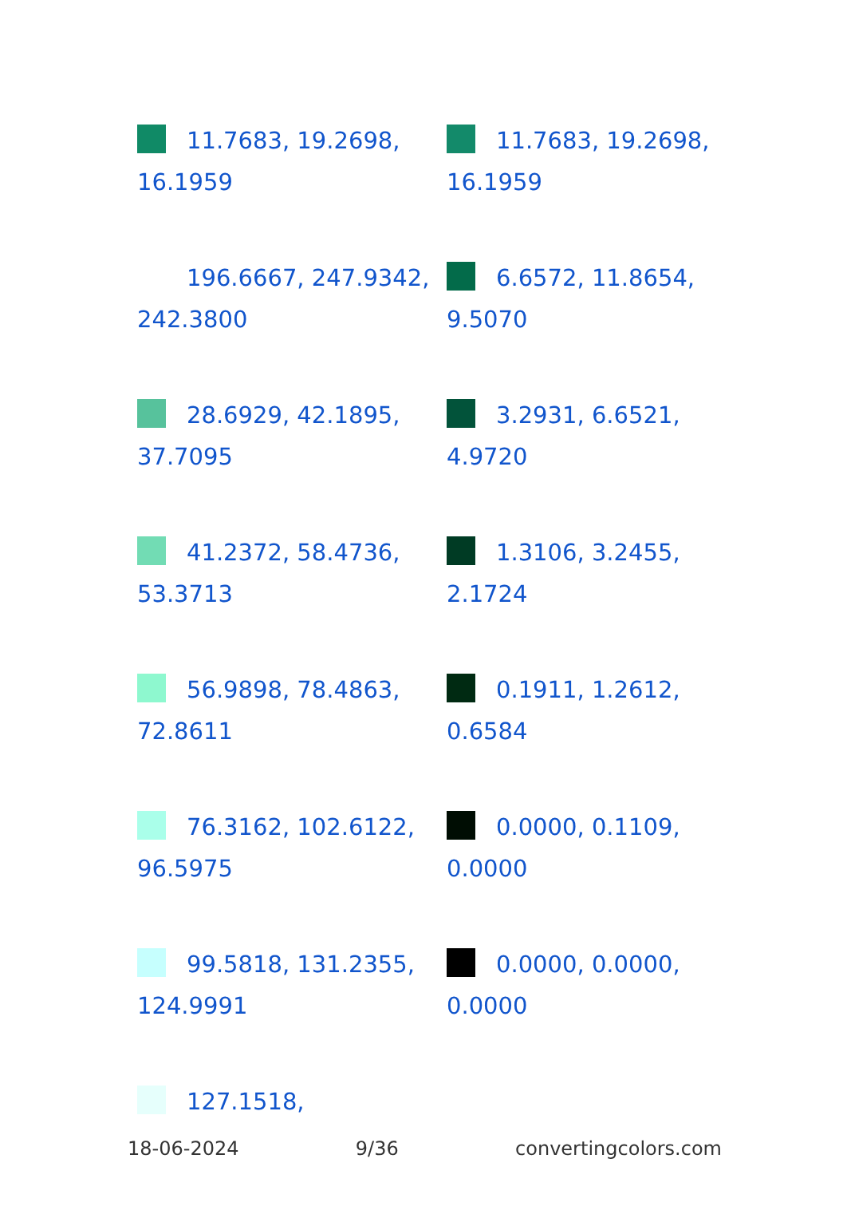11.7683, 19.2698, 16.1959
11.7683, 19.2698, 16.1959
196.6667, 247.9342, 242.3800
6.6572, 11.8654, 9.5070
28.6929, 42.1895, 37.7095
3.2931, 6.6521, 4.9720
41.2372, 58.4736, 53.3713
1.3106, 3.2455, 2.1724
56.9898, 78.4863, 72.8611
0.1911, 1.2612, 0.6584
76.3162, 102.6122, 96.5975
0.0000, 0.1109, 0.0000
99.5818, 131.2355, 124.9991
0.0000, 0.0000, 0.0000
127.1518,
18-06-2024 9/36 convertingcolors.com